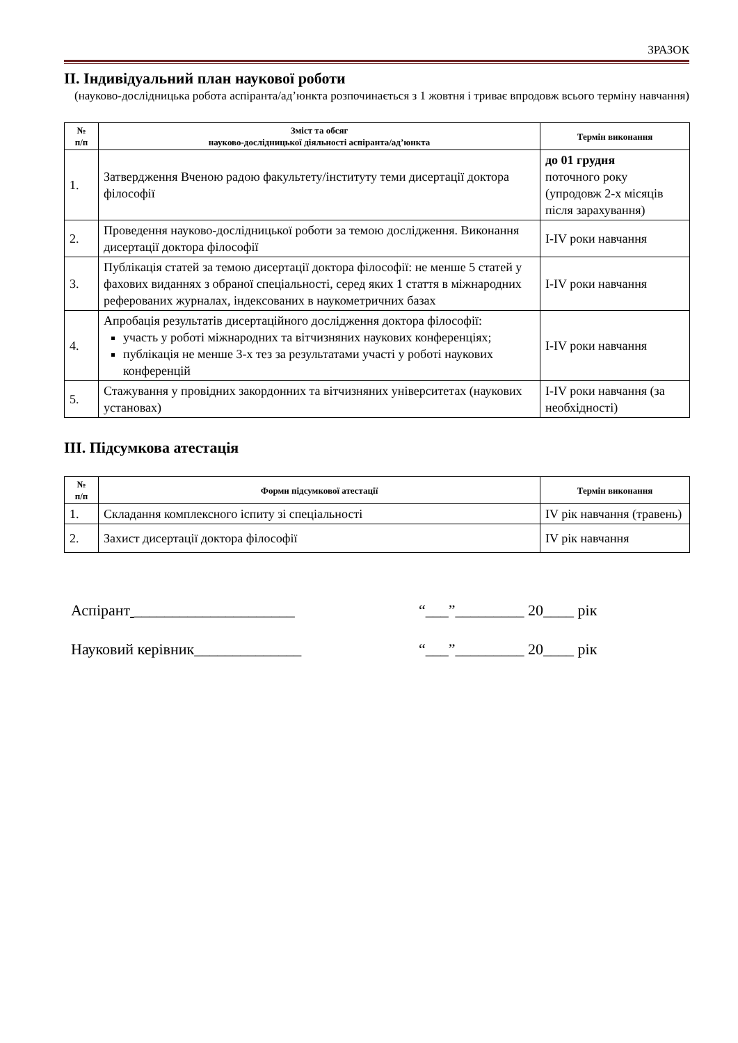ЗРАЗОК
ІІ. Індивідуальний план наукової роботи
(науково-дослідницька робота аспіранта/ад’юнкта розпочинається з 1 жовтня і триває впродовж всього терміну навчання)
| № п/п | Зміст та обсяг науково-дослідницької діяльності аспіранта/ад’юнкта | Термін виконання |
| --- | --- | --- |
| 1. | Затвердження Вченою радою факультету/інституту теми дисертації доктора філософії | до 01 грудня поточного року (упродовж 2-х місяців після зарахування) |
| 2. | Проведення науково-дослідницької роботи за темою дослідження. Виконання дисертації доктора філософії | I-IV роки навчання |
| 3. | Публікація статей за темою дисертації доктора філософії: не менше 5 статей у фахових виданнях з обраної спеціальності, серед яких 1 стаття в міжнародних реферованих журналах, індексованих в наукометричних базах | I-IV роки навчання |
| 4. | Апробація результатів дисертаційного дослідження доктора філософії: участь у роботі міжнародних та вітчизняних наукових конференціях; публікація не менше 3-х тез за результатами участі у роботі наукових конференцій | I-IV роки навчання |
| 5. | Стажування у провідних закордонних та вітчизняних університетах (наукових установах) | I-IV роки навчання (за необхідності) |
ІІІ. Підсумкова атестація
| № п/п | Форми підсумкової атестації | Термін виконання |
| --- | --- | --- |
| 1. | Складання комплексного іспиту зі спеціальності | IV рік навчання (травень) |
| 2. | Захист дисертації доктора філософії | IV рік навчання |
Аспірант _____________________ “___”_________ 20____ рік
Науковий керівник______________ “___”_________ 20____ рік